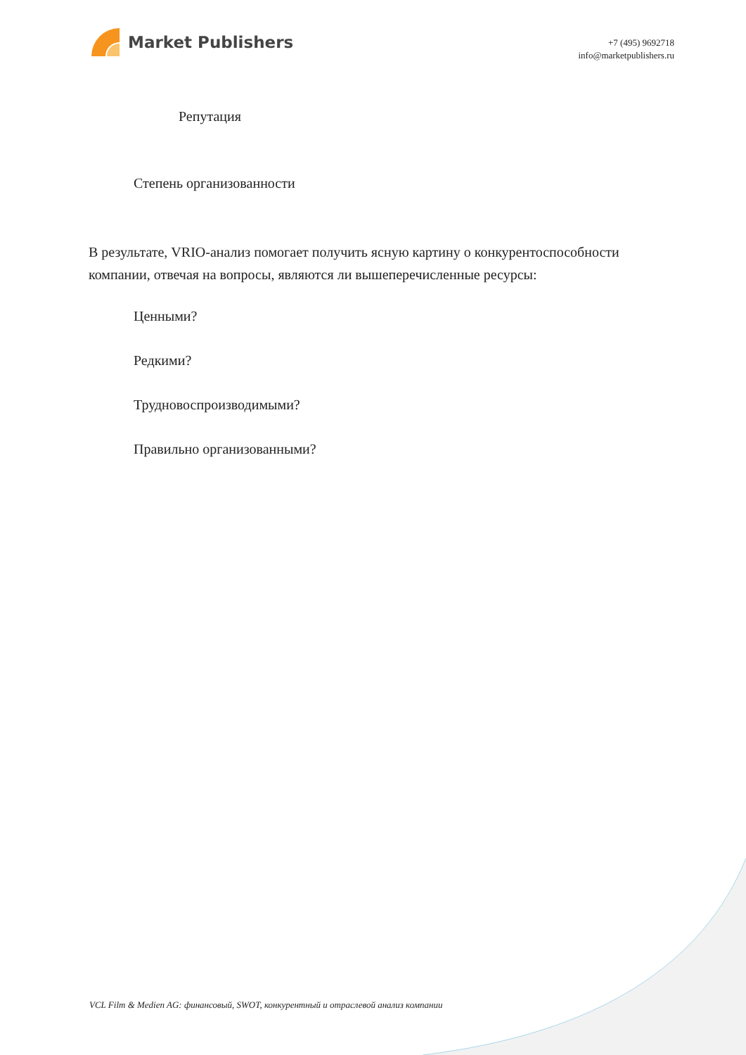Market Publishers
+7 (495) 9692718
info@marketpublishers.ru
Репутация
Степень организованности
В результате, VRIO-анализ помогает получить ясную картину о конкурентоспособности компании, отвечая на вопросы, являются ли вышеперечисленные ресурсы:
Ценными?
Редкими?
Трудновоспроизводимыми?
Правильно организованными?
VCL Film & Medien AG: финансовый, SWOT, конкурентный и отраслевой анализ компании